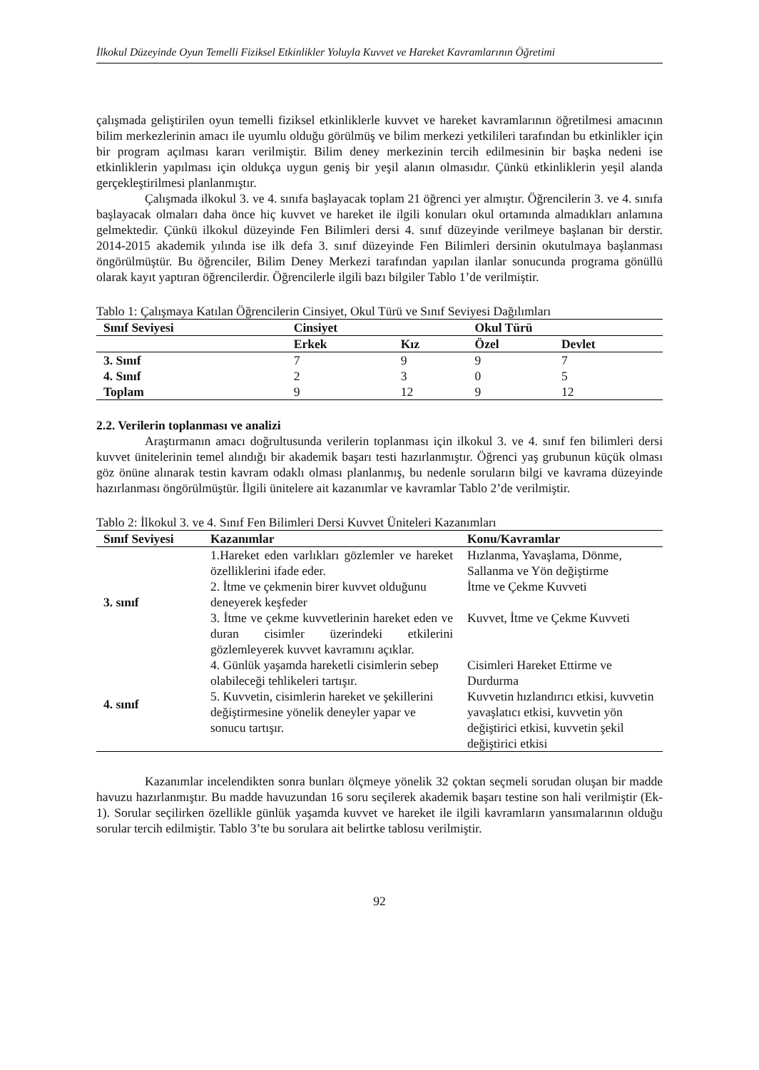İlkokul Düzeyinde Oyun Temelli Fiziksel Etkinlikler Yoluyla Kuvvet ve Hareket Kavramlarının Öğretimi
çalışmada geliştirilen oyun temelli fiziksel etkinliklerle kuvvet ve hareket kavramlarının öğretilmesi amacının bilim merkezlerinin amacı ile uyumlu olduğu görülmüş ve bilim merkezi yetkilileri tarafından bu etkinlikler için bir program açılması kararı verilmiştir. Bilim deney merkezinin tercih edilmesinin bir başka nedeni ise etkinliklerin yapılması için oldukça uygun geniş bir yeşil alanın olmasıdır. Çünkü etkinliklerin yeşil alanda gerçekleştirilmesi planlanmıştır.
Çalışmada ilkokul 3. ve 4. sınıfa başlayacak toplam 21 öğrenci yer almıştır. Öğrencilerin 3. ve 4. sınıfa başlayacak olmaları daha önce hiç kuvvet ve hareket ile ilgili konuları okul ortamında almadıkları anlamına gelmektedir. Çünkü ilkokul düzeyinde Fen Bilimleri dersi 4. sınıf düzeyinde verilmeye başlanan bir derstir. 2014-2015 akademik yılında ise ilk defa 3. sınıf düzeyinde Fen Bilimleri dersinin okutulmaya başlanması öngörülmüştür. Bu öğrenciler, Bilim Deney Merkezi tarafından yapılan ilanlar sonucunda programa gönüllü olarak kayıt yaptıran öğrencilerdir. Öğrencilerle ilgili bazı bilgiler Tablo 1’de verilmiştir.
Tablo 1: Çalışmaya Katılan Öğrencilerin Cinsiyet, Okul Türü ve Sınıf Seviyesi Dağılımları
| Sınıf Seviyesi | Cinsiyet | | Okul Türü | |
| --- | --- | --- | --- | --- |
| | Erkek | Kız | Özel | Devlet |
| 3. Sınıf | 7 | 9 | 9 | 7 |
| 4. Sınıf | 2 | 3 | 0 | 5 |
| Toplam | 9 | 12 | 9 | 12 |
2.2. Verilerin toplanması ve analizi
Araştırmanın amacı doğrultusunda verilerin toplanması için ilkokul 3. ve 4. sınıf fen bilimleri dersi kuvvet ünitelerinin temel alındığı bir akademik başarı testi hazırlanmıştır. Öğrenci yaş grubunun küçük olması göz önüne alınarak testin kavram odaklı olması planlanmış, bu nedenle soruların bilgi ve kavrama düzeyinde hazırlanması öngörülmüştür. İlgili ünitelere ait kazanımlar ve kavramlar Tablo 2’de verilmiştir.
Tablo 2: İlkokul 3. ve 4. Sınıf Fen Bilimleri Dersi Kuvvet Üniteleri Kazanımları
| Sınıf Seviyesi | Kazanımlar | Konu/Kavramlar |
| --- | --- | --- |
| 3. sınıf | 1.Hareket eden varlıkları gözlemler ve hareket özelliklerini ifade eder. | Hızlanma, Yavaşlama, Dönme, Sallanma ve Yön değiştirme |
| | 2. İtme ve çekmenin birer kuvvet olduğunu deneyerek keşfeder | İtme ve Çekme Kuvveti |
| | 3. İtme ve çekme kuvvetlerinin hareket eden ve duran cisimler üzerindeki etkilerini gözlemleyerek kuvvet kavramını açıklar. | Kuvvet, İtme ve Çekme Kuvveti |
| 4. sınıf | 4. Günlük yaşamda hareketli cisimlerin sebep olabileceği tehlikeleri tartışır. | Cisimleri Hareket Ettirme ve Durdurma |
| | 5. Kuvvetin, cisimlerin hareket ve şekillerini değiştirmesine yönelik deneyler yapar ve sonucu tartışır. | Kuvvetin hızlandırıcı etkisi, kuvvetin yavaşlatıcı etkisi, kuvvetin yön değiştirici etkisi, kuvvetin şekil değiştirici etkisi |
Kazanımlar incelendikten sonra bunları ölçmeye yönelik 32 çoktan seçmeli sorudan oluşan bir madde havuzu hazırlanmıştır. Bu madde havuzundan 16 soru seçilerek akademik başarı testine son hali verilmiştir (Ek-1). Sorular seçilirken özellikle günlük yaşamda kuvvet ve hareket ile ilgili kavramların yansımalarının olduğu sorular tercih edilmiştir. Tablo 3’te bu sorulara ait belirtke tablosu verilmiştir.
92